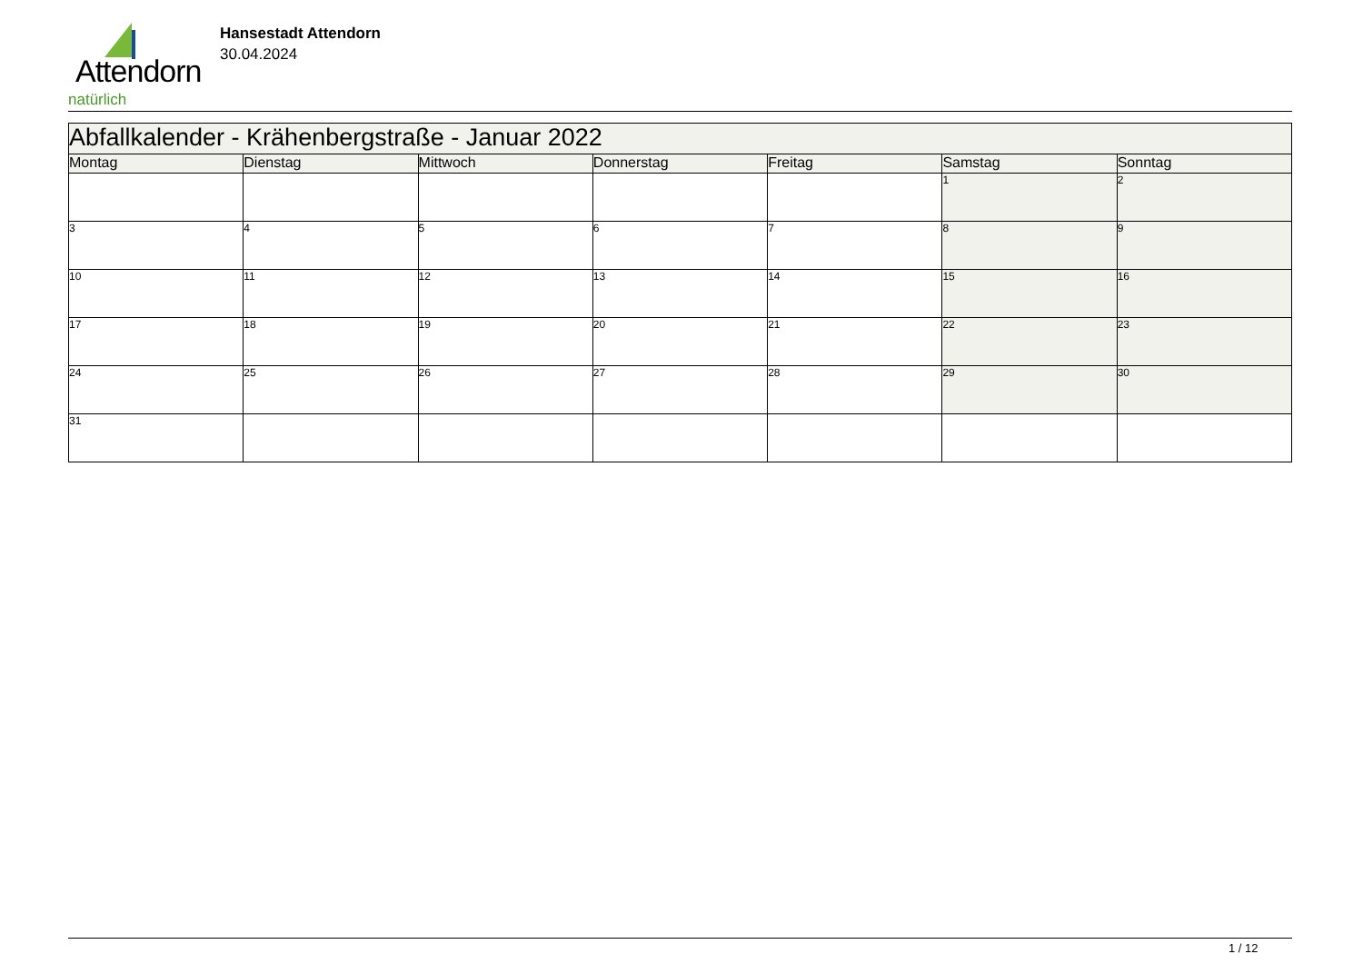Attendorn
natürlich
Hansestadt Attendorn
30.04.2024
| Abfallkalender - Krähenbergstraße - Januar 2022 | | | | | | |
| --- | --- | --- | --- | --- | --- | --- |
| Montag | Dienstag | Mittwoch | Donnerstag | Freitag | Samstag | Sonntag |
| | | | | | 1 | 2 |
| 3 | 4 | 5 | 6 | 7 | 8 | 9 |
| 10 | 11 | 12 | 13 | 14 | 15 | 16 |
| 17 | 18 | 19 | 20 | 21 | 22 | 23 |
| 24 | 25 | 26 | 27 | 28 | 29 | 30 |
| 31 | | | | | | |
1 / 12